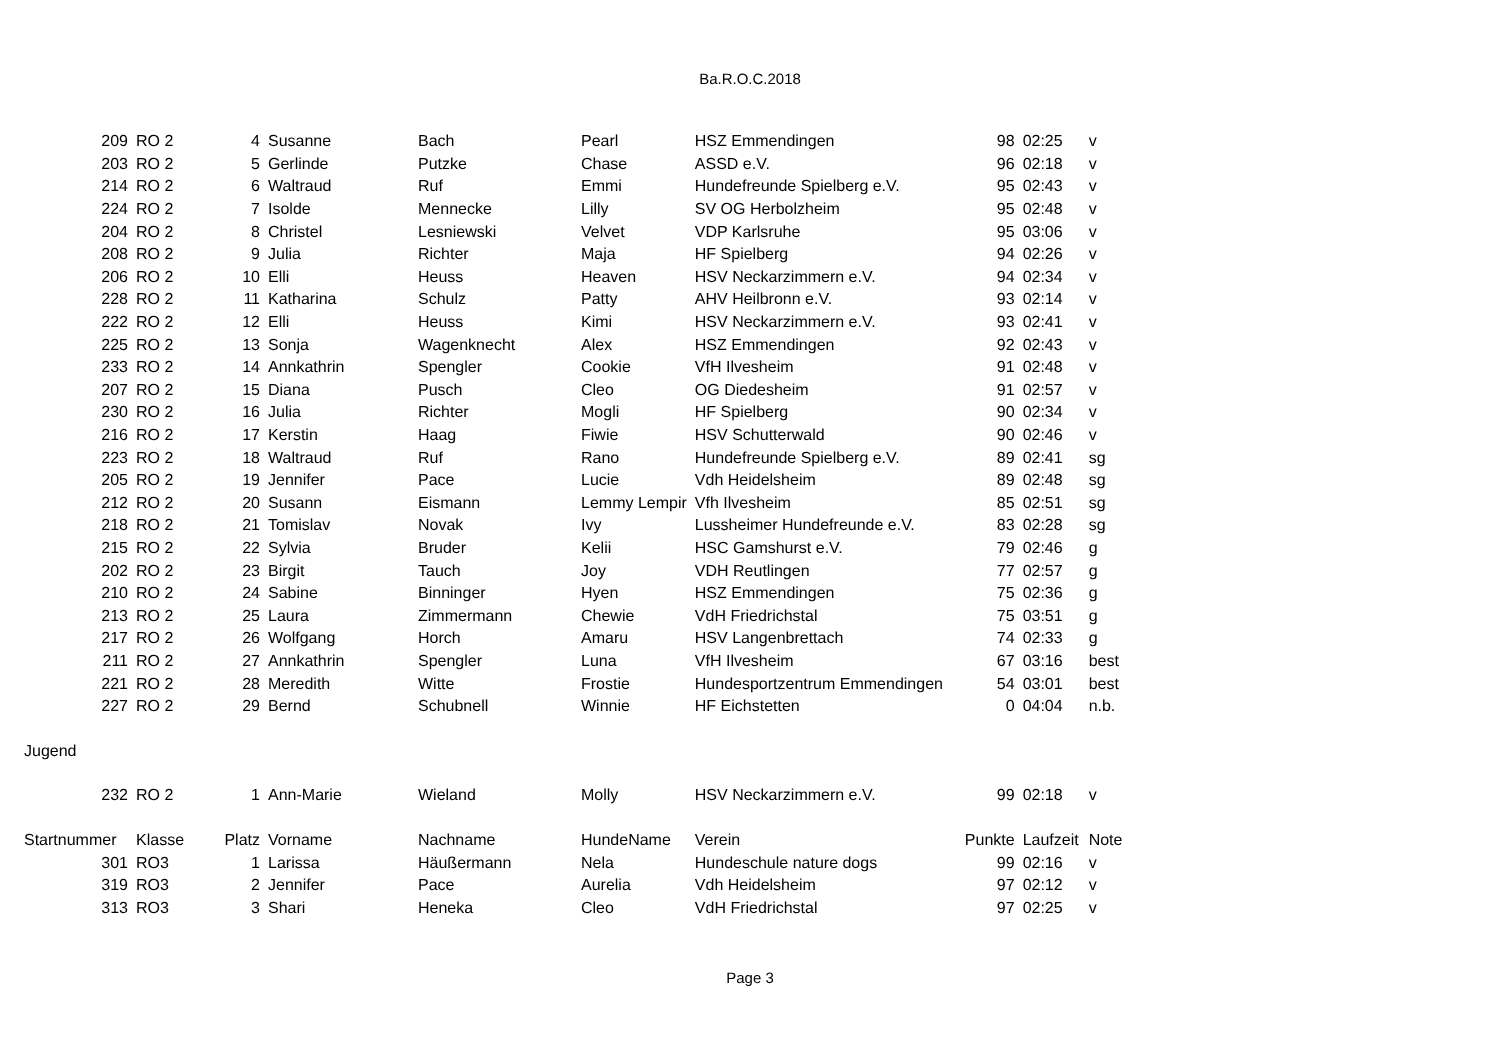Ba.R.O.C.2018
| 209 | RO 2 | 4 | Susanne | Bach | Pearl | HSZ Emmendingen | 98 | 02:25 | v |
| 203 | RO 2 | 5 | Gerlinde | Putzke | Chase | ASSD e.V. | 96 | 02:18 | v |
| 214 | RO 2 | 6 | Waltraud | Ruf | Emmi | Hundefreunde Spielberg e.V. | 95 | 02:43 | v |
| 224 | RO 2 | 7 | Isolde | Mennecke | Lilly | SV OG Herbolzheim | 95 | 02:48 | v |
| 204 | RO 2 | 8 | Christel | Lesniewski | Velvet | VDP Karlsruhe | 95 | 03:06 | v |
| 208 | RO 2 | 9 | Julia | Richter | Maja | HF Spielberg | 94 | 02:26 | v |
| 206 | RO 2 | 10 | Elli | Heuss | Heaven | HSV Neckarzimmern e.V. | 94 | 02:34 | v |
| 228 | RO 2 | 11 | Katharina | Schulz | Patty | AHV Heilbronn e.V. | 93 | 02:14 | v |
| 222 | RO 2 | 12 | Elli | Heuss | Kimi | HSV Neckarzimmern e.V. | 93 | 02:41 | v |
| 225 | RO 2 | 13 | Sonja | Wagenknecht | Alex | HSZ Emmendingen | 92 | 02:43 | v |
| 233 | RO 2 | 14 | Annkathrin | Spengler | Cookie | VfH Ilvesheim | 91 | 02:48 | v |
| 207 | RO 2 | 15 | Diana | Pusch | Cleo | OG Diedesheim | 91 | 02:57 | v |
| 230 | RO 2 | 16 | Julia | Richter | Mogli | HF Spielberg | 90 | 02:34 | v |
| 216 | RO 2 | 17 | Kerstin | Haag | Fiwie | HSV Schutterwald | 90 | 02:46 | v |
| 223 | RO 2 | 18 | Waltraud | Ruf | Rano | Hundefreunde Spielberg e.V. | 89 | 02:41 | sg |
| 205 | RO 2 | 19 | Jennifer | Pace | Lucie | Vdh Heidelsheim | 89 | 02:48 | sg |
| 212 | RO 2 | 20 | Susann | Eismann | Lemmy Lempir | Vfh Ilvesheim | 85 | 02:51 | sg |
| 218 | RO 2 | 21 | Tomislav | Novak | Ivy | Lussheimer Hundefreunde e.V. | 83 | 02:28 | sg |
| 215 | RO 2 | 22 | Sylvia | Bruder | Kelii | HSC Gamshurst e.V. | 79 | 02:46 | g |
| 202 | RO 2 | 23 | Birgit | Tauch | Joy | VDH Reutlingen | 77 | 02:57 | g |
| 210 | RO 2 | 24 | Sabine | Binninger | Hyen | HSZ Emmendingen | 75 | 02:36 | g |
| 213 | RO 2 | 25 | Laura | Zimmermann | Chewie | VdH Friedrichstal | 75 | 03:51 | g |
| 217 | RO 2 | 26 | Wolfgang | Horch | Amaru | HSV Langenbrettach | 74 | 02:33 | g |
| 211 | RO 2 | 27 | Annkathrin | Spengler | Luna | VfH Ilvesheim | 67 | 03:16 | best |
| 221 | RO 2 | 28 | Meredith | Witte | Frostie | Hundesportzentrum Emmendingen | 54 | 03:01 | best |
| 227 | RO 2 | 29 | Bernd | Schubnell | Winnie | HF Eichstetten | 0 | 04:04 | n.b. |
| Jugend | | | | | | | | | |
| 232 | RO 2 | 1 | Ann-Marie | Wieland | Molly | HSV Neckarzimmern e.V. | 99 | 02:18 | v |
| Startnummer | Klasse | Platz | Vorname | Nachname | HundeName | Verein | Punkte | Laufzeit | Note |
| 301 | RO3 | 1 | Larissa | Häußermann | Nela | Hundeschule nature dogs | 99 | 02:16 | v |
| 319 | RO3 | 2 | Jennifer | Pace | Aurelia | Vdh Heidelsheim | 97 | 02:12 | v |
| 313 | RO3 | 3 | Shari | Heneka | Cleo | VdH Friedrichstal | 97 | 02:25 | v |
Page 3